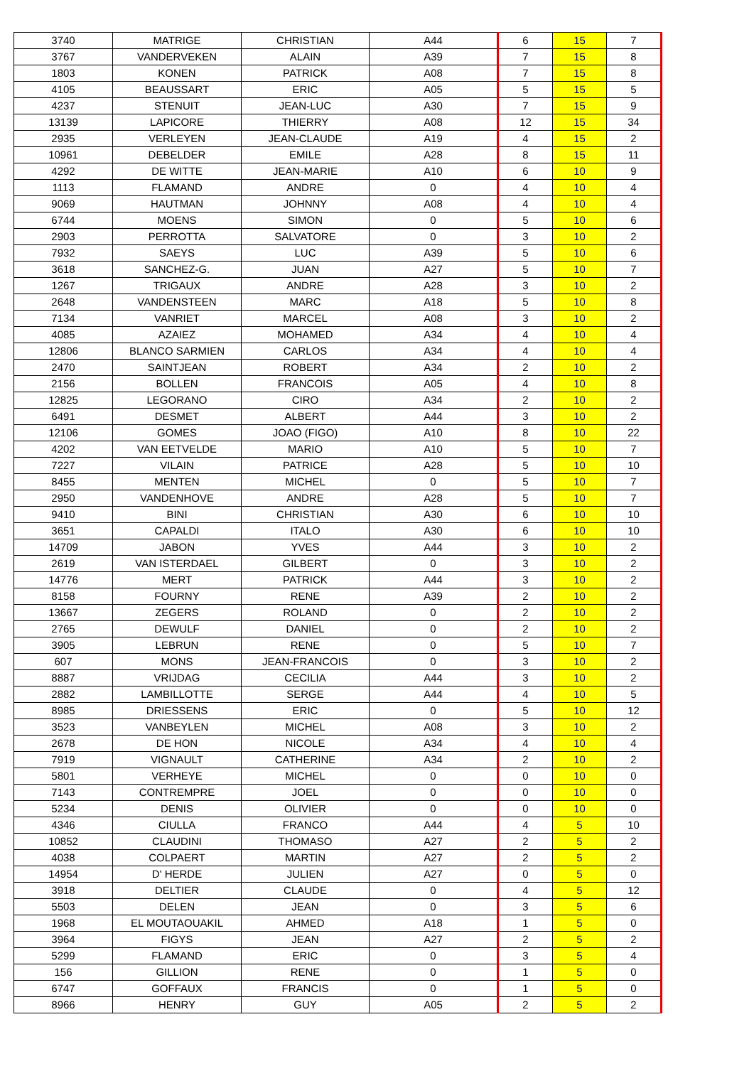| 3740 | MATRIGE | CHRISTIAN | A44 | 6 | 15 | 7 |
| 3767 | VANDERVEKEN | ALAIN | A39 | 7 | 15 | 8 |
| 1803 | KONEN | PATRICK | A08 | 7 | 15 | 8 |
| 4105 | BEAUSSART | ERIC | A05 | 5 | 15 | 5 |
| 4237 | STENUIT | JEAN-LUC | A30 | 7 | 15 | 9 |
| 13139 | LAPICORE | THIERRY | A08 | 12 | 15 | 34 |
| 2935 | VERLEYEN | JEAN-CLAUDE | A19 | 4 | 15 | 2 |
| 10961 | DEBELDER | EMILE | A28 | 8 | 15 | 11 |
| 4292 | DE WITTE | JEAN-MARIE | A10 | 6 | 10 | 9 |
| 1113 | FLAMAND | ANDRE | 0 | 4 | 10 | 4 |
| 9069 | HAUTMAN | JOHNNY | A08 | 4 | 10 | 4 |
| 6744 | MOENS | SIMON | 0 | 5 | 10 | 6 |
| 2903 | PERROTTA | SALVATORE | 0 | 3 | 10 | 2 |
| 7932 | SAEYS | LUC | A39 | 5 | 10 | 6 |
| 3618 | SANCHEZ-G. | JUAN | A27 | 5 | 10 | 7 |
| 1267 | TRIGAUX | ANDRE | A28 | 3 | 10 | 2 |
| 2648 | VANDENSTEEN | MARC | A18 | 5 | 10 | 8 |
| 7134 | VANRIET | MARCEL | A08 | 3 | 10 | 2 |
| 4085 | AZAIEZ | MOHAMED | A34 | 4 | 10 | 4 |
| 12806 | BLANCO SARMIEN | CARLOS | A34 | 4 | 10 | 4 |
| 2470 | SAINTJEAN | ROBERT | A34 | 2 | 10 | 2 |
| 2156 | BOLLEN | FRANCOIS | A05 | 4 | 10 | 8 |
| 12825 | LEGORANO | CIRO | A34 | 2 | 10 | 2 |
| 6491 | DESMET | ALBERT | A44 | 3 | 10 | 2 |
| 12106 | GOMES | JOAO (FIGO) | A10 | 8 | 10 | 22 |
| 4202 | VAN EETVELDE | MARIO | A10 | 5 | 10 | 7 |
| 7227 | VILAIN | PATRICE | A28 | 5 | 10 | 10 |
| 8455 | MENTEN | MICHEL | 0 | 5 | 10 | 7 |
| 2950 | VANDENHOVE | ANDRE | A28 | 5 | 10 | 7 |
| 9410 | BINI | CHRISTIAN | A30 | 6 | 10 | 10 |
| 3651 | CAPALDI | ITALO | A30 | 6 | 10 | 10 |
| 14709 | JABON | YVES | A44 | 3 | 10 | 2 |
| 2619 | VAN ISTERDAEL | GILBERT | 0 | 3 | 10 | 2 |
| 14776 | MERT | PATRICK | A44 | 3 | 10 | 2 |
| 8158 | FOURNY | RENE | A39 | 2 | 10 | 2 |
| 13667 | ZEGERS | ROLAND | 0 | 2 | 10 | 2 |
| 2765 | DEWULF | DANIEL | 0 | 2 | 10 | 2 |
| 3905 | LEBRUN | RENE | 0 | 5 | 10 | 7 |
| 607 | MONS | JEAN-FRANCOIS | 0 | 3 | 10 | 2 |
| 8887 | VRIJDAG | CECILIA | A44 | 3 | 10 | 2 |
| 2882 | LAMBILLOTTE | SERGE | A44 | 4 | 10 | 5 |
| 8985 | DRIESSENS | ERIC | 0 | 5 | 10 | 12 |
| 3523 | VANBEYLEN | MICHEL | A08 | 3 | 10 | 2 |
| 2678 | DE HON | NICOLE | A34 | 4 | 10 | 4 |
| 7919 | VIGNAULT | CATHERINE | A34 | 2 | 10 | 2 |
| 5801 | VERHEYE | MICHEL | 0 | 0 | 10 | 0 |
| 7143 | CONTREMPRE | JOEL | 0 | 0 | 10 | 0 |
| 5234 | DENIS | OLIVIER | 0 | 0 | 10 | 0 |
| 4346 | CIULLA | FRANCO | A44 | 4 | 5 | 10 |
| 10852 | CLAUDINI | THOMASO | A27 | 2 | 5 | 2 |
| 4038 | COLPAERT | MARTIN | A27 | 2 | 5 | 2 |
| 14954 | D' HERDE | JULIEN | A27 | 0 | 5 | 0 |
| 3918 | DELTIER | CLAUDE | 0 | 4 | 5 | 12 |
| 5503 | DELEN | JEAN | 0 | 3 | 5 | 6 |
| 1968 | EL MOUTAOUAKIL | AHMED | A18 | 1 | 5 | 0 |
| 3964 | FIGYS | JEAN | A27 | 2 | 5 | 2 |
| 5299 | FLAMAND | ERIC | 0 | 3 | 5 | 4 |
| 156 | GILLION | RENE | 0 | 1 | 5 | 0 |
| 6747 | GOFFAUX | FRANCIS | 0 | 1 | 5 | 0 |
| 8966 | HENRY | GUY | A05 | 2 | 5 | 2 |